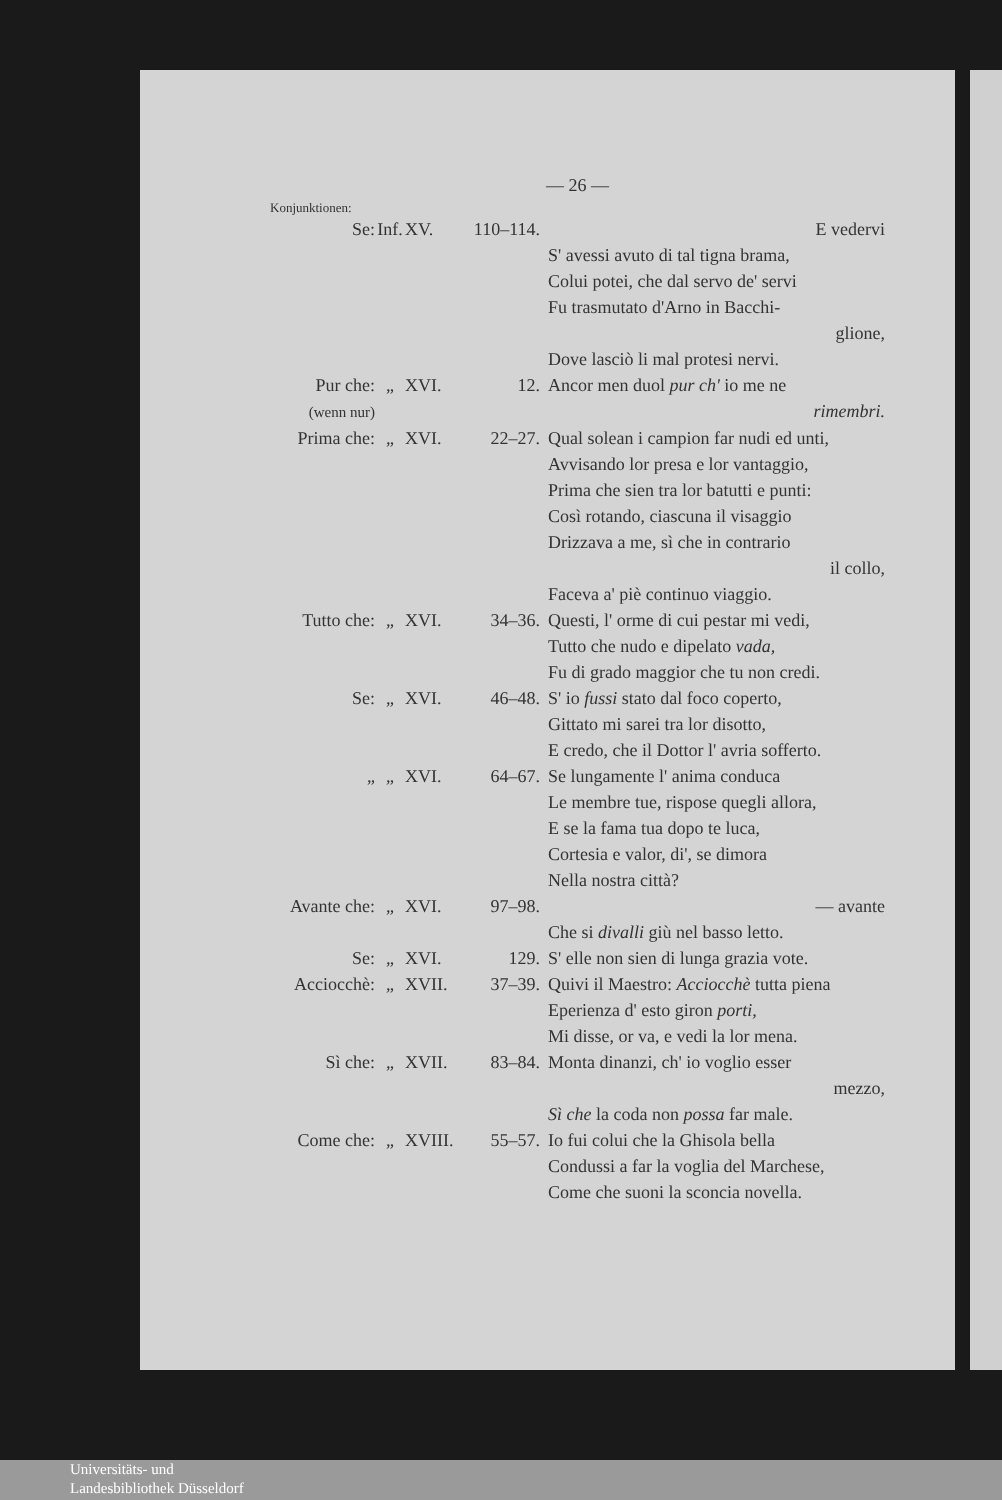— 26 —
Konjunktionen:
Se: Inf.
XV. 110–114.
E vedervi
S' avessi avuto di tal tigna brama,
Colui potei, che dal servo de' servi
Fu trasmutato d'Arno in Bacchi-
glione,
Dove lasciò li mal protesi nervi.
Pur che:
(wenn nur)
„ XVI. 12. Ancor men duol pur ch' io me ne
rimembri.
Prima che:
„ XVI. 22–27. Qual solean i campion far nudi ed unti,
Avvisando lor presa e lor vantaggio,
Prima che sien tra lor batutti e punti:
Così rotando, ciascuna il visaggio
Drizzava a me, sì che in contrario
il collo,
Faceva a' piè continuo viaggio.
Tutto che:
„ XVI. 34–36. Questi, l' orme di cui pestar mi vedi,
Tutto che nudo e dipelato vada,
Fu di grado maggior che tu non credi.
Se: „ XVI. 46–48. S' io fussi stato dal foco coperto,
Gittato mi sarei tra lor disotto,
E credo, che il Dottor l' avria sofferto.
„ „ XVI. 64–67. Se lungamente l' anima conduca
Le membre tue, rispose quegli allora,
E se la fama tua dopo te luca,
Cortesia e valor, di', se dimora
Nella nostra città?
Avante che:
„ XVI. 97–98. — avante
Che si divalli giù nel basso letto.
Se: „ XVI. 129. S' elle non sien di lunga grazia vote.
Acciocchè:
„ XVII. 37–39. Quivi il Maestro: Acciocchè tutta piena
Eperienza d' esto giron porti,
Mi disse, or va, e vedi la lor mena.
Sì che: „ XVII. 83–84. Monta dinanzi, ch' io voglio esser
mezzo,
Sì che la coda non possa far male.
Come che: „ XVIII.
55–57. Io fui colui che la Ghisola bella
Condussi a far la voglia del Marchese,
Come che suoni la sconcia novella.
Universitäts- und
Landesbibliothek Düsseldorf